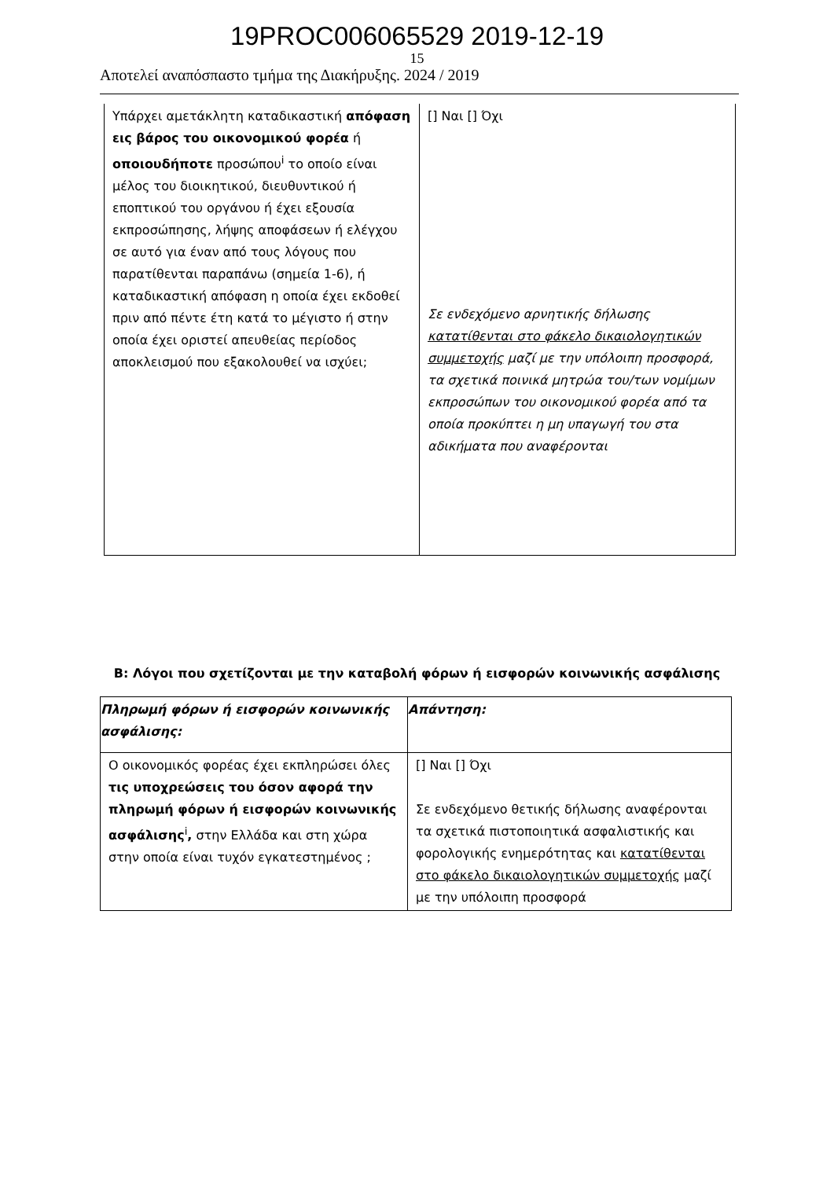19PROC006065529 2019-12-19
15
Αποτελεί αναπόσπαστο τμήμα της Διακήρυξης. 2024 / 2019
| Υπάρχει αμετάκλητη καταδικαστική απόφαση εις βάρος του οικονομικού φορέα ή οποιουδήποτε προσώπου<sup>i</sup> το οποίο είναι μέλος του διοικητικού, διευθυντικού ή εποπτικού του οργάνου ή έχει εξουσία εκπροσώπησης, λήψης αποφάσεων ή ελέγχου σε αυτό για έναν από τους λόγους που παρατίθενται παραπάνω (σημεία 1-6), ή καταδικαστική απόφαση η οποία έχει εκδοθεί πριν από πέντε έτη κατά το μέγιστο ή στην οποία έχει οριστεί απευθείας περίοδος αποκλεισμού που εξακολουθεί να ισχύει; | [] Ναι [] Όχι Σε ενδεχόμενο αρνητικής δήλωσης κατατίθενται στο φάκελο δικαιολογητικών συμμετοχής μαζί με την υπόλοιπη προσφορά, τα σχετικά ποινικά μητρώα του/των νομίμων εκπροσώπων του οικονομικού φορέα από τα οποία προκύπτει η μη υπαγωγή του στα αδικήματα που αναφέρονται |
Β: Λόγοι που σχετίζονται με την καταβολή φόρων ή εισφορών κοινωνικής ασφάλισης
| Πληρωμή φόρων ή εισφορών κοινωνικής ασφάλισης: | Απάντηση: |
| Ο οικονομικός φορέας έχει εκπληρώσει όλες τις υποχρεώσεις του όσον αφορά την πληρωμή φόρων ή εισφορών κοινωνικής ασφάλισης<sup>i</sup> , στην Ελλάδα και στη χώρα στην οποία είναι τυχόν εγκατεστημένος ; | [] Ναι [] Όχι Σε ενδεχόμενο θετικής δήλωσης αναφέρονται τα σχετικά πιστοποιητικά ασφαλιστικής και φορολογικής ενημερότητας και κατατίθενται στο φάκελο δικαιολογητικών συμμετοχής μαζί με την υπόλοιπη προσφορά |